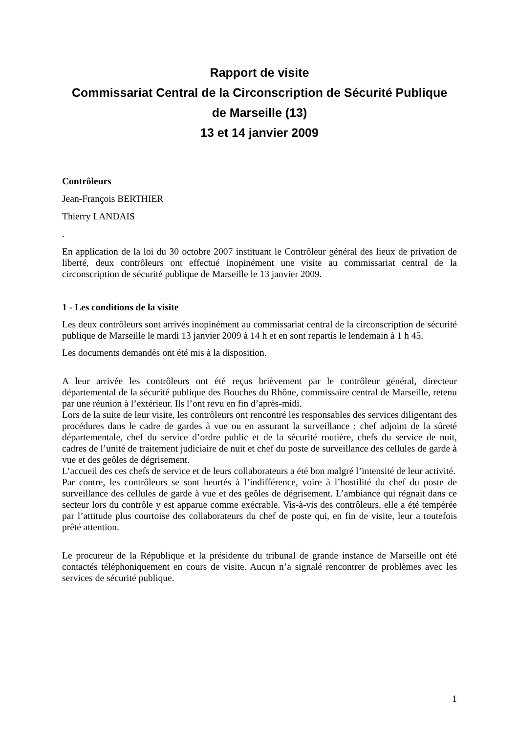Rapport de visite
Commissariat Central de la Circonscription de Sécurité Publique
de Marseille (13)
13 et 14 janvier 2009
Contrôleurs
Jean-François BERTHIER
Thierry LANDAIS
.
En application de la loi du 30 octobre 2007 instituant le Contrôleur général des lieux de privation de liberté, deux contrôleurs ont effectué inopinément une visite au commissariat central de la circonscription de sécurité publique de Marseille le 13 janvier 2009.
1 - Les conditions de la visite
Les deux contrôleurs sont arrivés inopinément au commissariat central de la circonscription de sécurité publique de Marseille le mardi 13 janvier 2009 à 14 h et en sont repartis le lendemain à 1 h 45.
Les documents demandés ont été mis à la disposition.
A leur arrivée les contrôleurs ont été reçus brièvement par le contrôleur général, directeur départemental de la sécurité publique des Bouches du Rhône, commissaire central de Marseille, retenu par une réunion à l’extérieur. Ils l’ont revu en fin d’après-midi.
Lors de la suite de leur visite, les contrôleurs ont rencontré les responsables des services diligentant des procédures dans le cadre de gardes à vue ou en assurant la surveillance : chef adjoint de la sûreté départementale, chef du service d’ordre public et de la sécurité routière, chefs du service de nuit, cadres de l’unité de traitement judiciaire de nuit et chef du poste de surveillance des cellules de garde à vue et des geôles de dégrisement.
L’accueil des ces chefs de service et de leurs collaborateurs a été bon malgré l’intensité de leur activité.
Par contre, les contrôleurs se sont heurtés à l’indifférence, voire à l’hostilité du chef du poste de surveillance des cellules de garde à vue et des geôles de dégrisement. L’ambiance qui régnait dans ce secteur lors du contrôle y est apparue comme exécrable. Vis-à-vis des contrôleurs, elle a été tempérée par l’attitude plus courtoise des collaborateurs du chef de poste qui, en fin de visite, leur a toutefois prêté attention.
Le procureur de la République et la présidente du tribunal de grande instance de Marseille ont été contactés téléphoniquement en cours de visite. Aucun n’a signalé rencontrer de problèmes avec les services de sécurité publique.
1